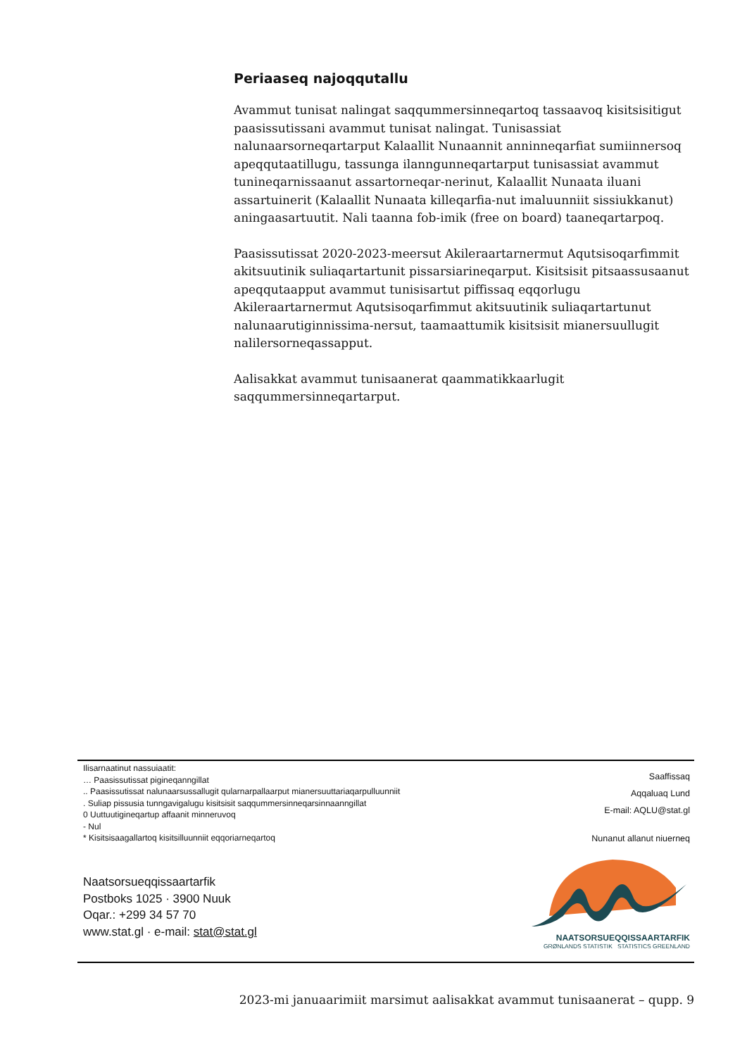Periaaseq najoqqutallu
Avammut tunisat nalingat saqqummersinneqartoq tassaavoq kisitsisitigut paasissutissani avammut tunisat nalingat. Tunisassiat nalunaarsorneqartarput Kalaallit Nunaannit anninneqarfiat sumiinnersoq apeqqutaatillugu, tassunga ilanngunneqartarput tunisassiat avammut tunineqarnissaanut assartorneqar-nerinut, Kalaallit Nunaata iluani assartuinerit (Kalaallit Nunaata killeqarfia-nut imaluunniit sissiukkanut) aningaasartuutit. Nali taanna fob-imik (free on board) taaneqartarpoq.
Paasissutissat 2020-2023-meersut Akileraartarnermut Aqutsisoqarfimmit akitsuutinik suliaqartartunit pissarsiarineqarput. Kisitsisit pitsaassusaanut apeqqutaapput avammut tunisisartut piffissaq eqqorlugu Akileraartarnermut Aqutsisoqarfimmut akitsuutinik suliaqartartunut nalunaarutiginnissima-nersut, taamaattumik kisitsisit mianersuullugit nalilersorneqassapput.
Aalisakkat avammut tunisaanerat qaammatikkaarlugit saqqummersinneqartarput.
Ilisarnaatinut nassuiaatit:
… Paasissutissat pigineqanngillat
.. Paasissutissat nalunaarsussallugit qularnarpallaarput mianersuuttariaqarpulluunniit
. Suliap pissusia tunngavigalugu kisitsisit saqqummersinneqarsinnaanngillat
0 Uuttuutigineqartup affaanit minneruvoq
- Nul
* Kisitsisaagallartoq kisitsilluunniit eqqoriarneqartoq
Saaffissaq
Aqqaluaq Lund
E-mail: AQLU@stat.gl
Nunanut allanut niuerneq
Naatsorsueqqissaartarfik
Postboks 1025 · 3900 Nuuk
Oqar.: +299 34 57 70
www.stat.gl · e-mail: stat@stat.gl
NAATSORSUEQQISSAARTARFIK
GRØNLANDS STATISTIK STATISTICS GREENLAND
2023-mi januaarimiit marsimut aalisakkat avammut tunisaanerat – qupp. 9